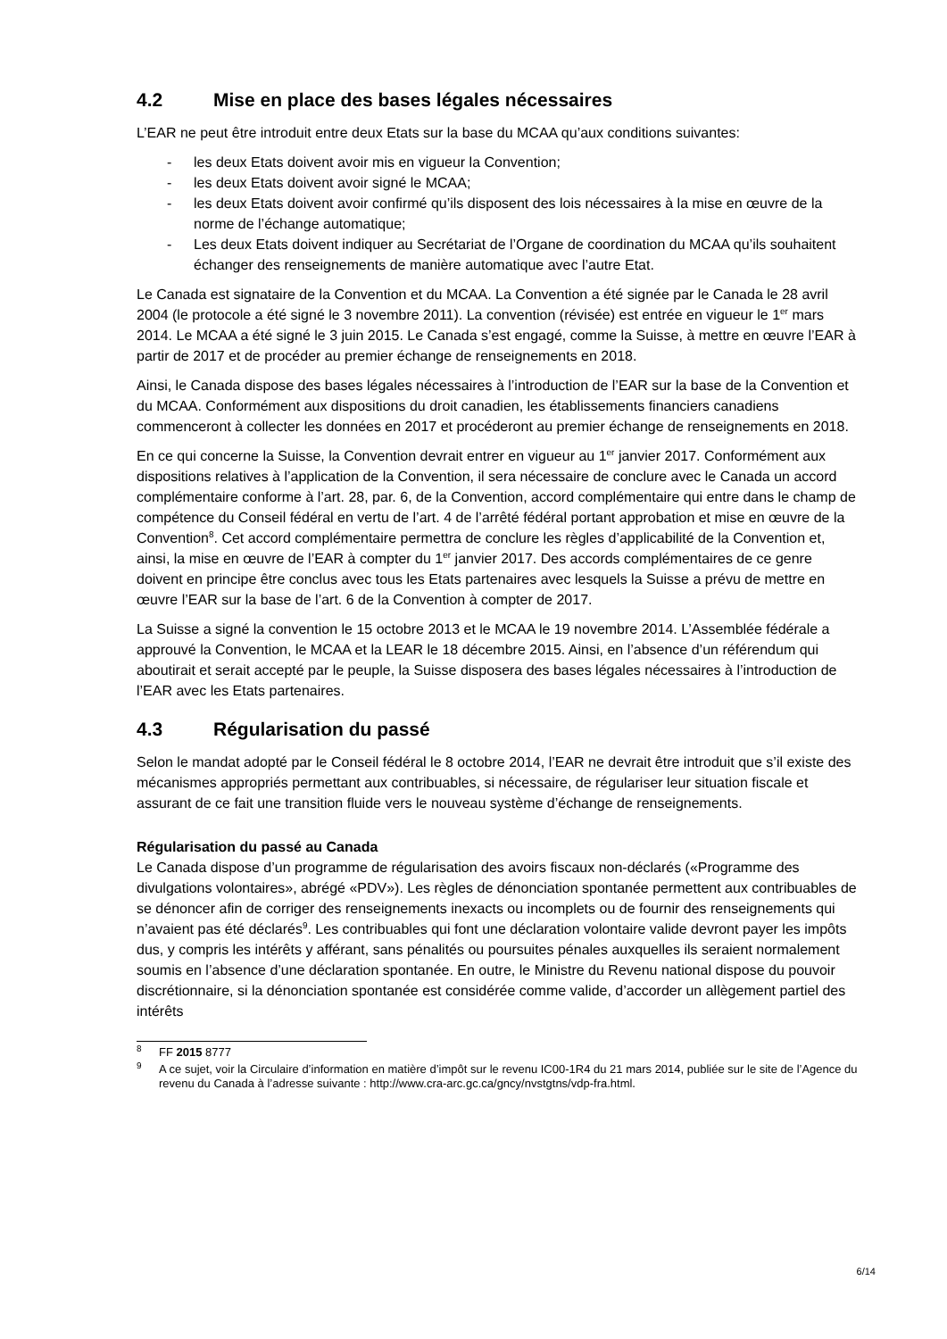4.2 Mise en place des bases légales nécessaires
L’EAR ne peut être introduit entre deux Etats sur la base du MCAA qu’aux conditions suivantes:
- les deux Etats doivent avoir mis en vigueur la Convention;
- les deux Etats doivent avoir signé le MCAA;
- les deux Etats doivent avoir confirmé qu’ils disposent des lois nécessaires à la mise en œuvre de la norme de l’échange automatique;
- Les deux Etats doivent indiquer au Secrétariat de l’Organe de coordination du MCAA qu’ils souhaitent échanger des renseignements de manière automatique avec l’autre Etat.
Le Canada est signataire de la Convention et du MCAA. La Convention a été signée par le Canada le 28 avril 2004 (le protocole a été signé le 3 novembre 2011). La convention (révisée) est entrée en vigueur le 1<sup>er</sup> mars 2014. Le MCAA a été signé le 3 juin 2015. Le Canada s’est engagé, comme la Suisse, à mettre en œuvre l’EAR à partir de 2017 et de procéder au premier échange de renseignements en 2018.
Ainsi, le Canada dispose des bases légales nécessaires à l’introduction de l’EAR sur la base de la Convention et du MCAA. Conformément aux dispositions du droit canadien, les établissements financiers canadiens commenceront à collecter les données en 2017 et procéderont au premier échange de renseignements en 2018.
En ce qui concerne la Suisse, la Convention devrait entrer en vigueur au 1<sup>er</sup> janvier 2017. Conformément aux dispositions relatives à l’application de la Convention, il sera nécessaire de conclure avec le Canada un accord complémentaire conforme à l’art. 28, par. 6, de la Convention, accord complémentaire qui entre dans le champ de compétence du Conseil fédéral en vertu de l’art. 4 de l’arrêté fédéral portant approbation et mise en œuvre de la Convention<sup>8</sup>. Cet accord complémentaire permettra de conclure les règles d’applicabilité de la Convention et, ainsi, la mise en œuvre de l’EAR à compter du 1<sup>er</sup> janvier 2017. Des accords complémentaires de ce genre doivent en principe être conclus avec tous les Etats partenaires avec lesquels la Suisse a prévu de mettre en œuvre l’EAR sur la base de l’art. 6 de la Convention à compter de 2017.
La Suisse a signé la convention le 15 octobre 2013 et le MCAA le 19 novembre 2014. L’Assemblée fédérale a approuvé la Convention, le MCAA et la LEAR le 18 décembre 2015. Ainsi, en l’absence d’un référendum qui aboutirait et serait accepté par le peuple, la Suisse disposera des bases légales nécessaires à l’introduction de l’EAR avec les Etats partenaires.
4.3 Régularisation du passé
Selon le mandat adopté par le Conseil fédéral le 8 octobre 2014, l’EAR ne devrait être introduit que s’il existe des mécanismes appropriés permettant aux contribuables, si nécessaire, de régulariser leur situation fiscale et assurant de ce fait une transition fluide vers le nouveau système d’échange de renseignements.
Régularisation du passé au Canada
Le Canada dispose d’un programme de régularisation des avoirs fiscaux non-déclarés («Programme des divulgations volontaires», abrégé «PDV»). Les règles de dénonciation spontanée permettent aux contribuables de se dénoncer afin de corriger des renseignements inexacts ou incomplets ou de fournir des renseignements qui n’avaient pas été déclarés<sup>9</sup>. Les contribuables qui font une déclaration volontaire valide devront payer les impôts dus, y compris les intérêts y afférant, sans pénalités ou poursuites pénales auxquelles ils seraient normalement soumis en l’absence d’une déclaration spontanée. En outre, le Ministre du Revenu national dispose du pouvoir discrétionnaire, si la dénonciation spontanée est considérée comme valide, d’accorder un allègement partiel des intérêts
<sup>8</sup> FF 2015 8777
<sup>9</sup> A ce sujet, voir la Circulaire d’information en matière d’impôt sur le revenu IC00-1R4 du 21 mars 2014, publiée sur le site de l’Agence du revenu du Canada à l’adresse suivante : http://www.cra-arc.gc.ca/gncy/nvstgtns/vdp-fra.html.
6/14